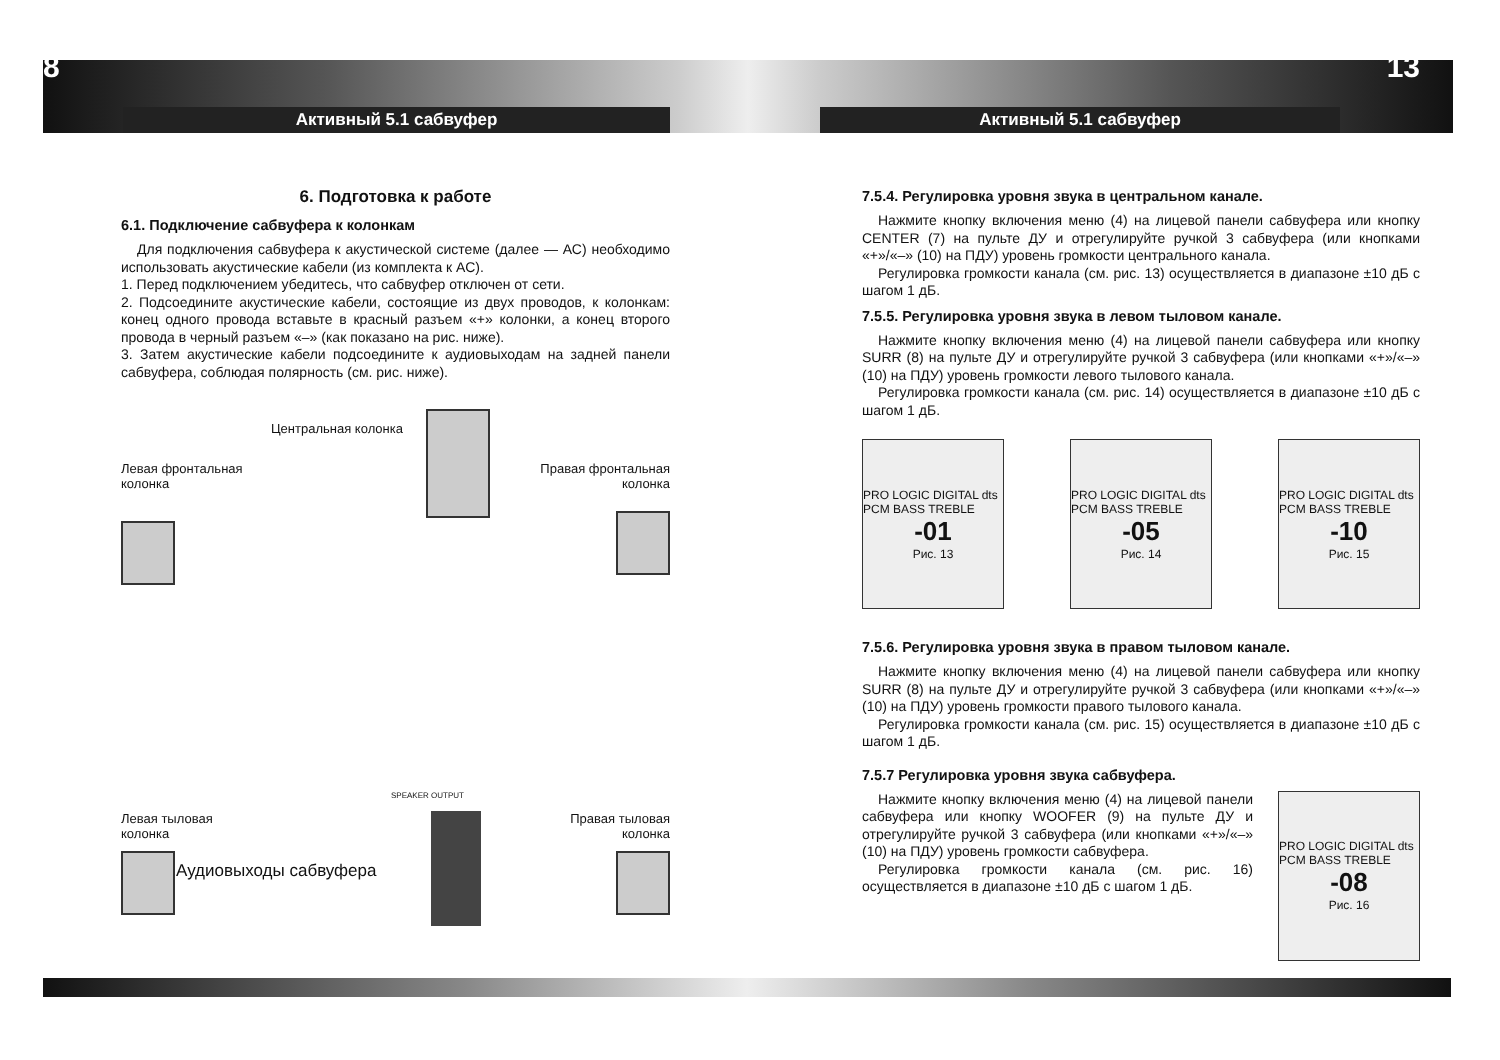8 Активный 5.1 сабвуфер
6. Подготовка к работе
6.1. Подключение сабвуфера к колонкам
Для подключения сабвуфера к акустической системе (далее — АС) необходимо использовать акустические кабели (из комплекта к АС).
1. Перед подключением убедитесь, что сабвуфер отключен от сети.
2. Подсоедините акустические кабели, состоящие из двух проводов, к колонкам: конец одного провода вставьте в красный разъем «+» колонки, а конец второго провода в черный разъем «–» (как показано на рис. ниже).
3. Затем акустические кабели подсоедините к аудиовыходам на задней панели сабвуфера, соблюдая полярность (см. рис. ниже).
Центральная колонка
Левая фронтальная
колонка
Правая фронтальная
колонка
SPEAKER OUTPUT
Аудиовыходы сабвуфера
Левая тыловая
колонка
Правая тыловая
колонка
Активный 5.1 сабвуфер 13
7.5.4. Регулировка уровня звука в центральном канале.
Нажмите кнопку включения меню (4) на лицевой панели сабвуфера или кнопку CENTER (7) на пульте ДУ и отрегулируйте ручкой 3 сабвуфера (или кнопками «+»/«–» (10) на ПДУ) уровень громкости центрального канала.
Регулировка громкости канала (см. рис. 13) осуществляется в диапазоне ±10 дБ с шагом 1 дБ.
7.5.5. Регулировка уровня звука в левом тыловом канале.
Нажмите кнопку включения меню (4) на лицевой панели сабвуфера или кнопку SURR (8) на пульте ДУ и отрегулируйте ручкой 3 сабвуфера (или кнопками «+»/«–» (10) на ПДУ) уровень громкости левого тылового канала.
Регулировка громкости канала (см. рис. 14) осуществляется в диапазоне ±10 дБ с шагом 1 дБ.
PRO LOGIC DIGITAL dts PCM BASS TREBLE
-01
Рис. 13
PRO LOGIC DIGITAL dts PCM BASS TREBLE
-05
Рис. 14
PRO LOGIC DIGITAL dts PCM BASS TREBLE
-10
Рис. 15
7.5.6. Регулировка уровня звука в правом тыловом канале.
Нажмите кнопку включения меню (4) на лицевой панели сабвуфера или кнопку SURR (8) на пульте ДУ и отрегулируйте ручкой 3 сабвуфера (или кнопками «+»/«–» (10) на ПДУ) уровень громкости правого тылового канала.
Регулировка громкости канала (см. рис. 15) осуществляется в диапазоне ±10 дБ с шагом 1 дБ.
7.5.7 Регулировка уровня звука сабвуфера.
Нажмите кнопку включения меню (4) на лицевой панели сабвуфера или кнопку WOOFER (9) на пульте ДУ и отрегулируйте ручкой 3 сабвуфера (или кнопками «+»/«–» (10) на ПДУ) уровень громкости сабвуфера.
Регулировка громкости канала (см. рис. 16) осуществляется в диапазоне ±10 дБ с шагом 1 дБ.
PRO LOGIC DIGITAL dts PCM BASS TREBLE
-08
Рис. 16